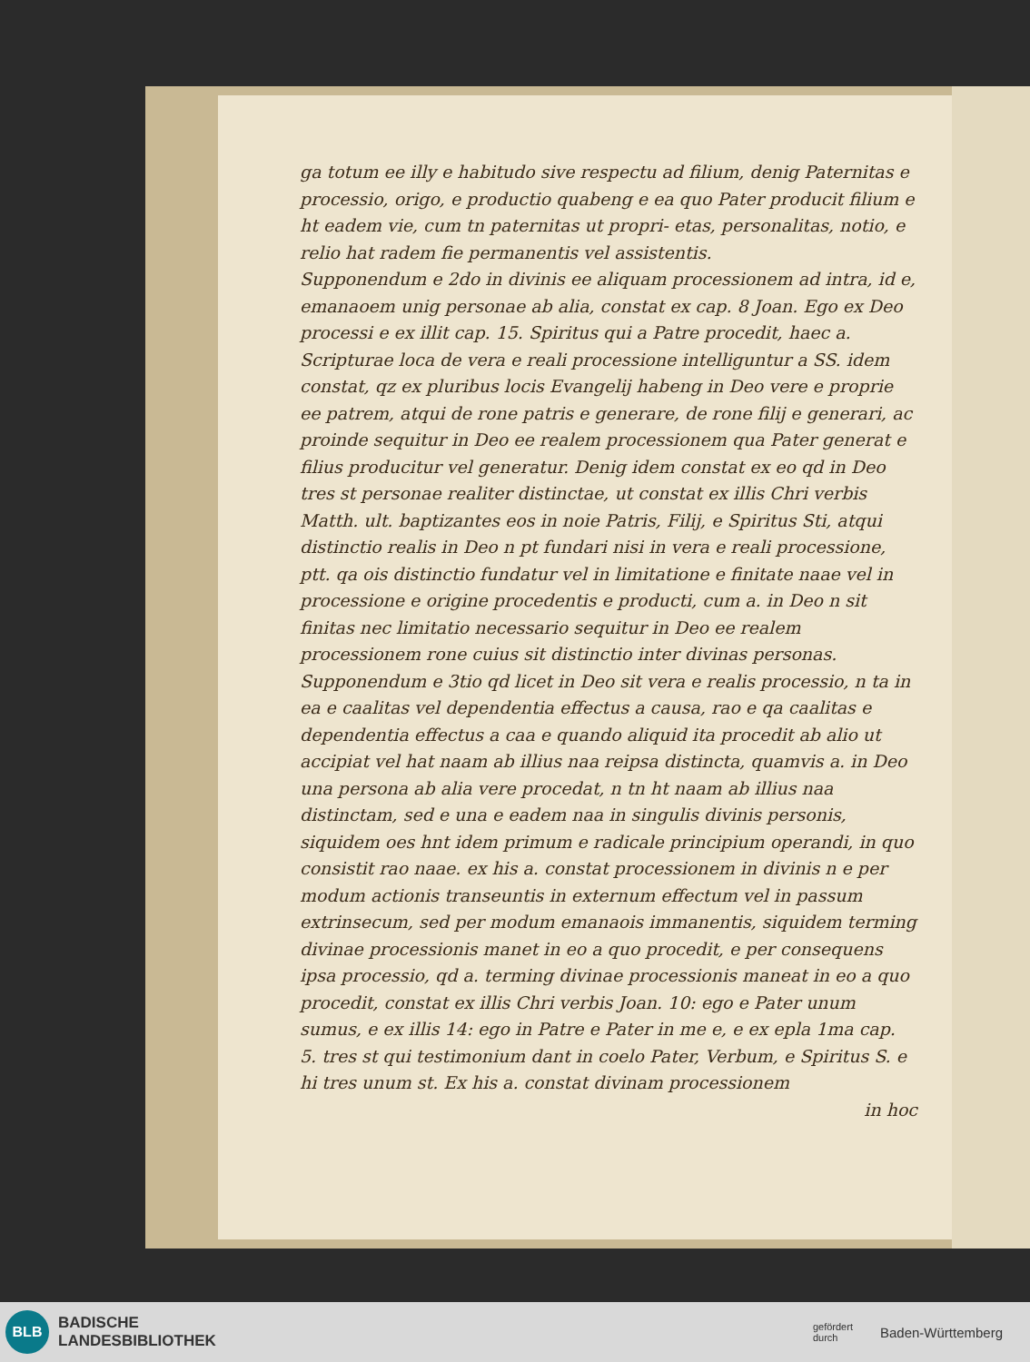ga totum ee illy e habitudo sive respectu ad filium, denig Paternitas e processio, origo, e productio quabeng e ea quo Pater producit filium e ht eadem vie, cum tn paternitas ut propri- etas, personalitas, notio, e relio hat radem fie permanentis vel assistentis.
Supponendum e 2do in divinis ee aliquam processionem ad intra, id e, emanaoem unig personae ab alia, constat ex cap. 8 Joan. Ego ex Deo processi e ex illit cap. 15. Spiritus qui a Patre procedit, haec a. Scripturae loca de vera e reali processione intelliguntur a SS. idem constat, qz ex pluribus locis Evangelij habeng in Deo vere e proprie ee patrem, atqui de rone patris e generare, de rone filij e generari, ac proinde sequitur in Deo ee realem processionem qua Pater generat e filius producitur vel generatur. Denig idem constat ex eo qd in Deo tres st personae realiter distinctae, ut constat ex illis Chri verbis Matth. ult. baptizantes eos in noie Patris, Filij, e Spiritus Sti, atqui distinctio realis in Deo n pt fundari nisi in vera e reali processione, ptt. qa ois distinctio fundatur vel in limitatione e finitate naae vel in processione e origine procedentis e producti, cum a. in Deo n sit finitas nec limitatio necessario sequitur in Deo ee realem processionem rone cuius sit distinctio inter divinas personas.
Supponendum e 3tio qd licet in Deo sit vera e realis processio, n ta in ea e caalitas vel dependentia effectus a causa, rao e qa caalitas e dependentia effectus a caa e quando aliquid ita procedit ab alio ut accipiat vel hat naam ab illius naa reipsa distincta, quamvis a. in Deo una persona ab alia vere procedat, n tn ht naam ab illius naa distinctam, sed e una e eadem naa in singulis divinis personis, siquidem oes hnt idem primum e radicale principium operandi, in quo consistit rao naae. ex his a. constat processionem in divinis n e per modum actionis transeuntis in externum effectum vel in passum extrinsecum, sed per modum emanaois immanentis, siquidem terming divinae processionis manet in eo a quo procedit, e per consequens ipsa processio, qd a. terming divinae processionis maneat in eo a quo procedit, constat ex illis Chri verbis Joan. 10: ego e Pater unum sumus, e ex illis 14: ego in Patre e Pater in me e, e ex epla 1ma cap. 5. tres st qui testimonium dant in coelo Pater, Verbum, e Spiritus S. e hi tres unum st. Ex his a. constat divinam processionem
in hoc
BLB
BADISCHE
LANDESBIBLIOTHEK
gefördert
durch Baden-Württemberg